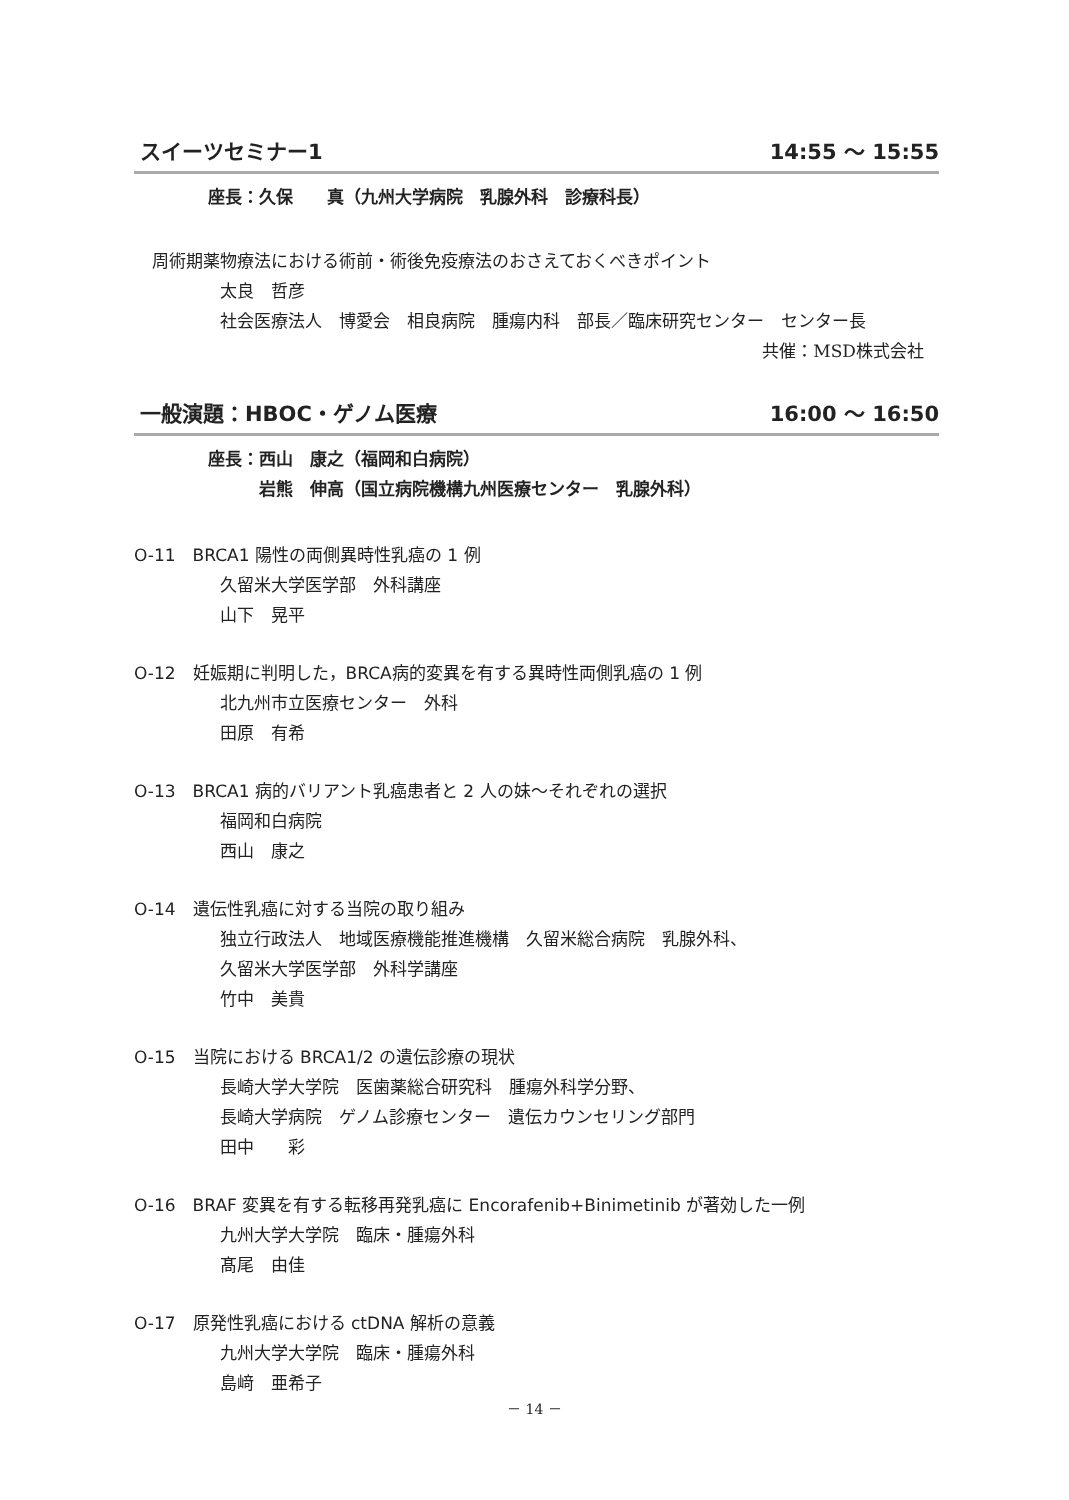スイーツセミナー1 14:55 ～ 15:55
座長：久保　　真（九州大学病院　乳腺外科　診療科長）
周術期薬物療法における術前・術後免疫療法のおさえておくべきポイント
太良　哲彦
社会医療法人　博愛会　相良病院　腫瘍内科　部長／臨床研究センター　センター長
共催：MSD株式会社
一般演題：HBOC・ゲノム医療 16:00 ～ 16:50
座長：西山　康之（福岡和白病院）
　　　岩熊　伸高（国立病院機構九州医療センター　乳腺外科）
O-11　BRCA1 陽性の両側異時性乳癌の 1 例
久留米大学医学部　外科講座
山下　晃平
O-12　妊娠期に判明した，BRCA病的変異を有する異時性両側乳癌の 1 例
北九州市立医療センター　外科
田原　有希
O-13　BRCA1 病的バリアント乳癌患者と 2 人の妹～それぞれの選択
福岡和白病院
西山　康之
O-14　遺伝性乳癌に対する当院の取り組み
独立行政法人　地域医療機能推進機構　久留米総合病院　乳腺外科、
久留米大学医学部　外科学講座
竹中　美貴
O-15　当院における BRCA1/2 の遺伝診療の現状
長崎大学大学院　医歯薬総合研究科　腫瘍外科学分野、
長崎大学病院　ゲノム診療センター　遺伝カウンセリング部門
田中　　彩
O-16　BRAF 変異を有する転移再発乳癌に Encorafenib+Binimetinib が著効した一例
九州大学大学院　臨床・腫瘍外科
髙尾　由佳
O-17　原発性乳癌における ctDNA 解析の意義
九州大学大学院　臨床・腫瘍外科
島﨑　亜希子
－ 14 －